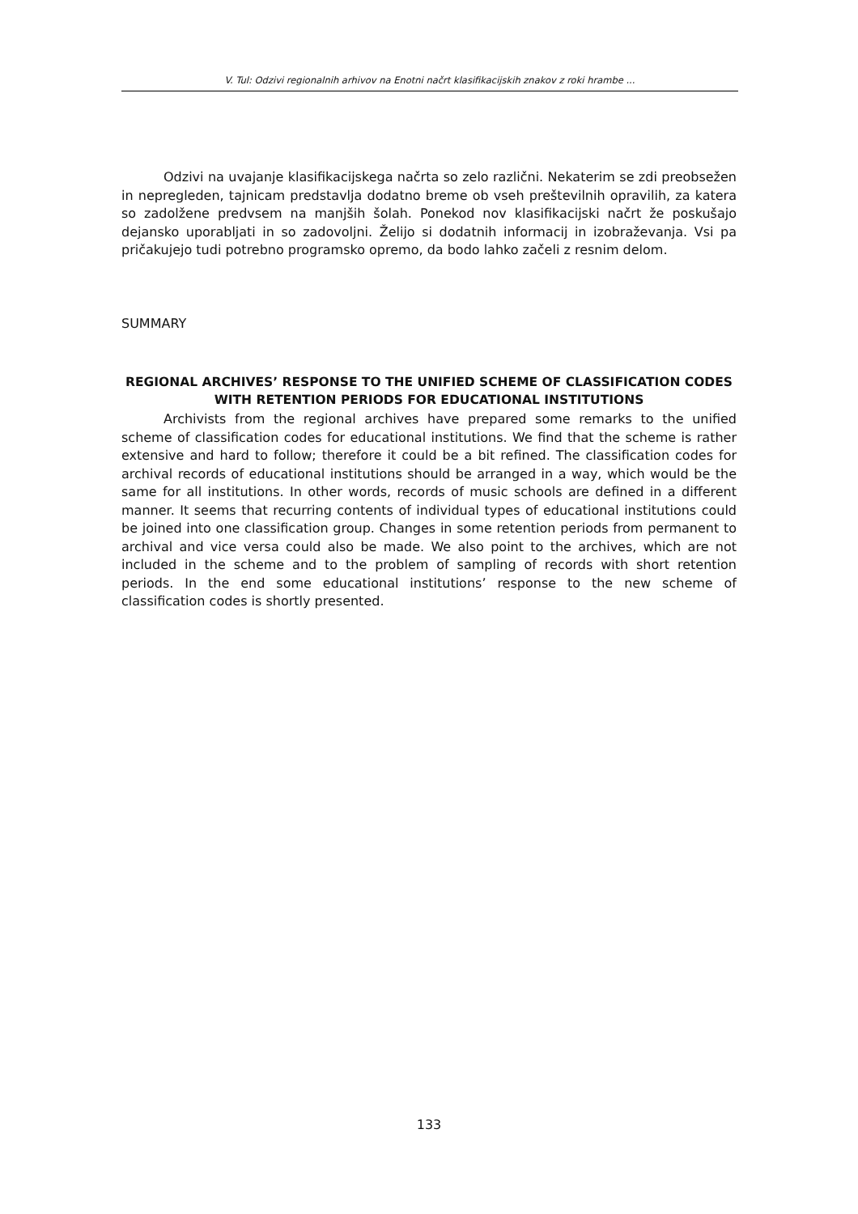V. Tul: Odzivi regionalnih arhivov na Enotni načrt klasifikacijskih znakov z roki hrambe ...
Odzivi na uvajanje klasifikacijskega načrta so zelo različni. Nekaterim se zdi preobsežen in nepregleden, tajnicam predstavlja dodatno breme ob vseh preštevilnih opravilih, za katera so zadolžene predvsem na manjših šolah. Ponekod nov klasifikacijski načrt že poskušajo dejansko uporabljati in so zadovoljni. Želijo si dodatnih informacij in izobraževanja. Vsi pa pričakujejo tudi potrebno programsko opremo, da bodo lahko začeli z resnim delom.
SUMMARY
REGIONAL ARCHIVES’ RESPONSE TO THE UNIFIED SCHEME OF CLASSIFICATION CODES WITH RETENTION PERIODS FOR EDUCATIONAL INSTITUTIONS
Archivists from the regional archives have prepared some remarks to the unified scheme of classification codes for educational institutions. We find that the scheme is rather extensive and hard to follow; therefore it could be a bit refined. The classification codes for archival records of educational institutions should be arranged in a way, which would be the same for all institutions. In other words, records of music schools are defined in a different manner. It seems that recurring contents of individual types of educational institutions could be joined into one classification group. Changes in some retention periods from permanent to archival and vice versa could also be made. We also point to the archives, which are not included in the scheme and to the problem of sampling of records with short retention periods. In the end some educational institutions’ response to the new scheme of classification codes is shortly presented.
133